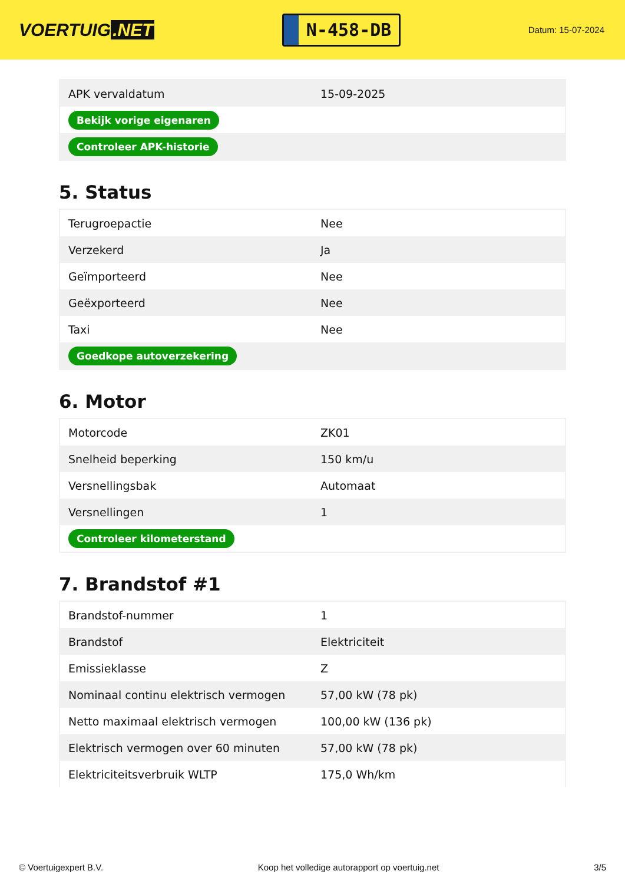VOERTUIG.NET
N-458-DB
Datum: 15-07-2024
| APK vervaldatum | 15-09-2025 |
| Bekijk vorige eigenaren | |
| Controleer APK-historie | |
5. Status
| Terugroepactie | Nee |
| Verzekerd | Ja |
| Geïmporteerd | Nee |
| Geëxporteerd | Nee |
| Taxi | Nee |
| Goedkope autoverzekering | |
6. Motor
| Motorcode | ZK01 |
| Snelheid beperking | 150 km/u |
| Versnellingsbak | Automaat |
| Versnellingen | 1 |
| Controleer kilometerstand | |
7. Brandstof #1
| Brandstof-nummer | 1 |
| Brandstof | Elektriciteit |
| Emissieklasse | Z |
| Nominaal continu elektrisch vermogen | 57,00 kW (78 pk) |
| Netto maximaal elektrisch vermogen | 100,00 kW (136 pk) |
| Elektrisch vermogen over 60 minuten | 57,00 kW (78 pk) |
| Elektriciteitsverbruik WLTP | 175,0 Wh/km |
© Voertuigexpert B.V. Koop het volledige autorapport op voertuig.net 3/5